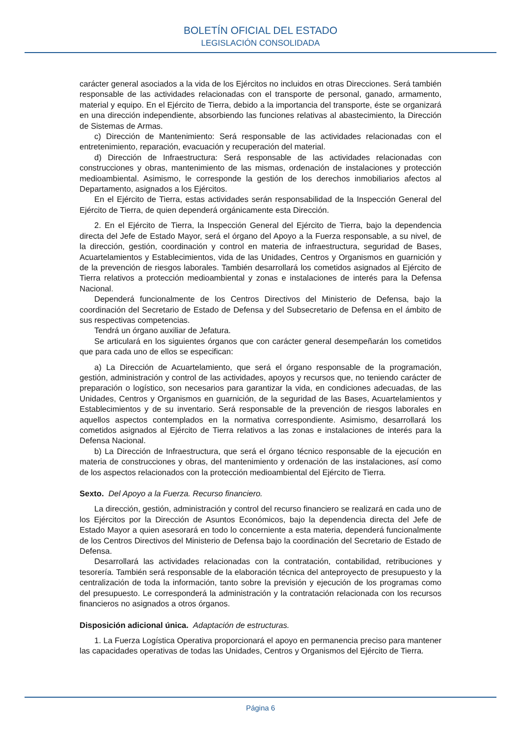BOLETÍN OFICIAL DEL ESTADO
LEGISLACIÓN CONSOLIDADA
carácter general asociados a la vida de los Ejércitos no incluidos en otras Direcciones. Será también responsable de las actividades relacionadas con el transporte de personal, ganado, armamento, material y equipo. En el Ejército de Tierra, debido a la importancia del transporte, éste se organizará en una dirección independiente, absorbiendo las funciones relativas al abastecimiento, la Dirección de Sistemas de Armas.
c) Dirección de Mantenimiento: Será responsable de las actividades relacionadas con el entretenimiento, reparación, evacuación y recuperación del material.
d) Dirección de Infraestructura: Será responsable de las actividades relacionadas con construcciones y obras, mantenimiento de las mismas, ordenación de instalaciones y protección medioambiental. Asimismo, le corresponde la gestión de los derechos inmobiliarios afectos al Departamento, asignados a los Ejércitos.
En el Ejército de Tierra, estas actividades serán responsabilidad de la Inspección General del Ejército de Tierra, de quien dependerá orgánicamente esta Dirección.
2. En el Ejército de Tierra, la Inspección General del Ejército de Tierra, bajo la dependencia directa del Jefe de Estado Mayor, será el órgano del Apoyo a la Fuerza responsable, a su nivel, de la dirección, gestión, coordinación y control en materia de infraestructura, seguridad de Bases, Acuartelamientos y Establecimientos, vida de las Unidades, Centros y Organismos en guarnición y de la prevención de riesgos laborales. También desarrollará los cometidos asignados al Ejército de Tierra relativos a protección medioambiental y zonas e instalaciones de interés para la Defensa Nacional.
Dependerá funcionalmente de los Centros Directivos del Ministerio de Defensa, bajo la coordinación del Secretario de Estado de Defensa y del Subsecretario de Defensa en el ámbito de sus respectivas competencias.
Tendrá un órgano auxiliar de Jefatura.
Se articulará en los siguientes órganos que con carácter general desempeñarán los cometidos que para cada uno de ellos se especifican:
a) La Dirección de Acuartelamiento, que será el órgano responsable de la programación, gestión, administración y control de las actividades, apoyos y recursos que, no teniendo carácter de preparación o logístico, son necesarios para garantizar la vida, en condiciones adecuadas, de las Unidades, Centros y Organismos en guarnición, de la seguridad de las Bases, Acuartelamientos y Establecimientos y de su inventario. Será responsable de la prevención de riesgos laborales en aquellos aspectos contemplados en la normativa correspondiente. Asimismo, desarrollará los cometidos asignados al Ejército de Tierra relativos a las zonas e instalaciones de interés para la Defensa Nacional.
b) La Dirección de Infraestructura, que será el órgano técnico responsable de la ejecución en materia de construcciones y obras, del mantenimiento y ordenación de las instalaciones, así como de los aspectos relacionados con la protección medioambiental del Ejército de Tierra.
Sexto. Del Apoyo a la Fuerza. Recurso financiero.
La dirección, gestión, administración y control del recurso financiero se realizará en cada uno de los Ejércitos por la Dirección de Asuntos Económicos, bajo la dependencia directa del Jefe de Estado Mayor a quien asesorará en todo lo concerniente a esta materia, dependerá funcionalmente de los Centros Directivos del Ministerio de Defensa bajo la coordinación del Secretario de Estado de Defensa.
Desarrollará las actividades relacionadas con la contratación, contabilidad, retribuciones y tesorería. También será responsable de la elaboración técnica del anteproyecto de presupuesto y la centralización de toda la información, tanto sobre la previsión y ejecución de los programas como del presupuesto. Le corresponderá la administración y la contratación relacionada con los recursos financieros no asignados a otros órganos.
Disposición adicional única. Adaptación de estructuras.
1. La Fuerza Logística Operativa proporcionará el apoyo en permanencia preciso para mantener las capacidades operativas de todas las Unidades, Centros y Organismos del Ejército de Tierra.
Página 6